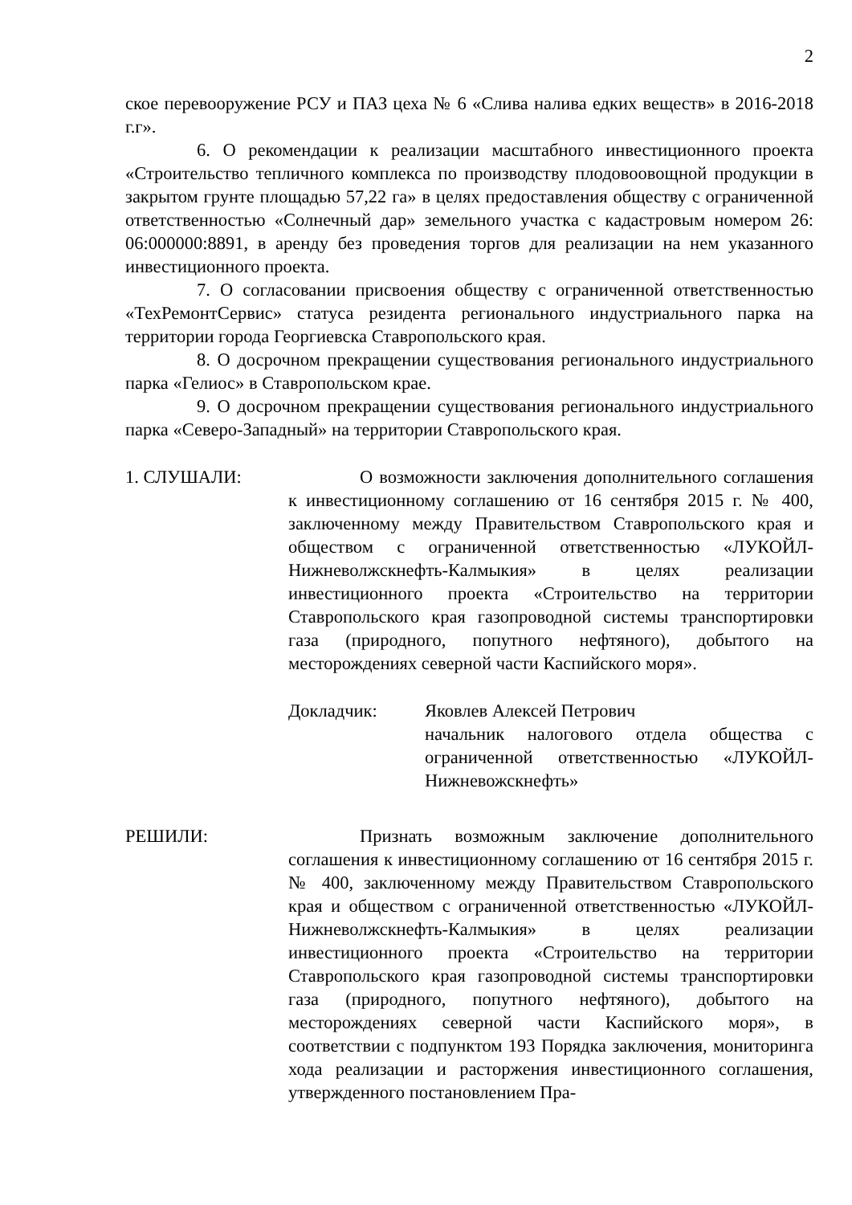2
ское перевооружение РСУ и ПАЗ цеха № 6 «Слива налива едких веществ» в 2016-2018 г.г».
6. О рекомендации к реализации масштабного инвестиционного проекта «Строительство тепличного комплекса по производству плодовоовощной продукции в закрытом грунте площадью 57,22 га» в целях предоставления обществу с ограниченной ответственностью «Солнечный дар» земельного участка с кадастровым номером 26: 06:000000:8891, в аренду без проведения торгов для реализации на нем указанного инвестиционного проекта.
7. О согласовании присвоения обществу с ограниченной ответственностью «ТехРемонтСервис» статуса резидента регионального индустриального парка на территории города Георгиевска Ставропольского края.
8. О досрочном прекращении существования регионального индустриального парка «Гелиос» в Ставропольском крае.
9. О досрочном прекращении существования регионального индустриального парка «Северо-Западный» на территории Ставропольского края.
1. СЛУШАЛИ: О возможности заключения дополнительного соглашения к инвестиционному соглашению от 16 сентября 2015 г. № 400, заключенному между Правительством Ставропольского края и обществом с ограниченной ответственностью «ЛУКОЙЛ-Нижневолжскнефть-Калмыкия» в целях реализации инвестиционного проекта «Строительство на территории Ставропольского края газопроводной системы транспортировки газа (природного, попутного нефтяного), добытого на месторождениях северной части Каспийского моря».
Докладчик: Яковлев Алексей Петрович
начальник налогового отдела общества с ограниченной ответственностью «ЛУКОЙЛ-Нижневожскнефть»
РЕШИЛИ: Признать возможным заключение дополнительного соглашения к инвестиционному соглашению от 16 сентября 2015 г. № 400, заключенному между Правительством Ставропольского края и обществом с ограниченной ответственностью «ЛУКОЙЛ-Нижневолжскнефть-Калмыкия» в целях реализации инвестиционного проекта «Строительство на территории Ставропольского края газопроводной системы транспортировки газа (природного, попутного нефтяного), добытого на месторождениях северной части Каспийского моря», в соответствии с подпунктом 193 Порядка заключения, мониторинга хода реализации и расторжения инвестиционного соглашения, утвержденного постановлением Пра-